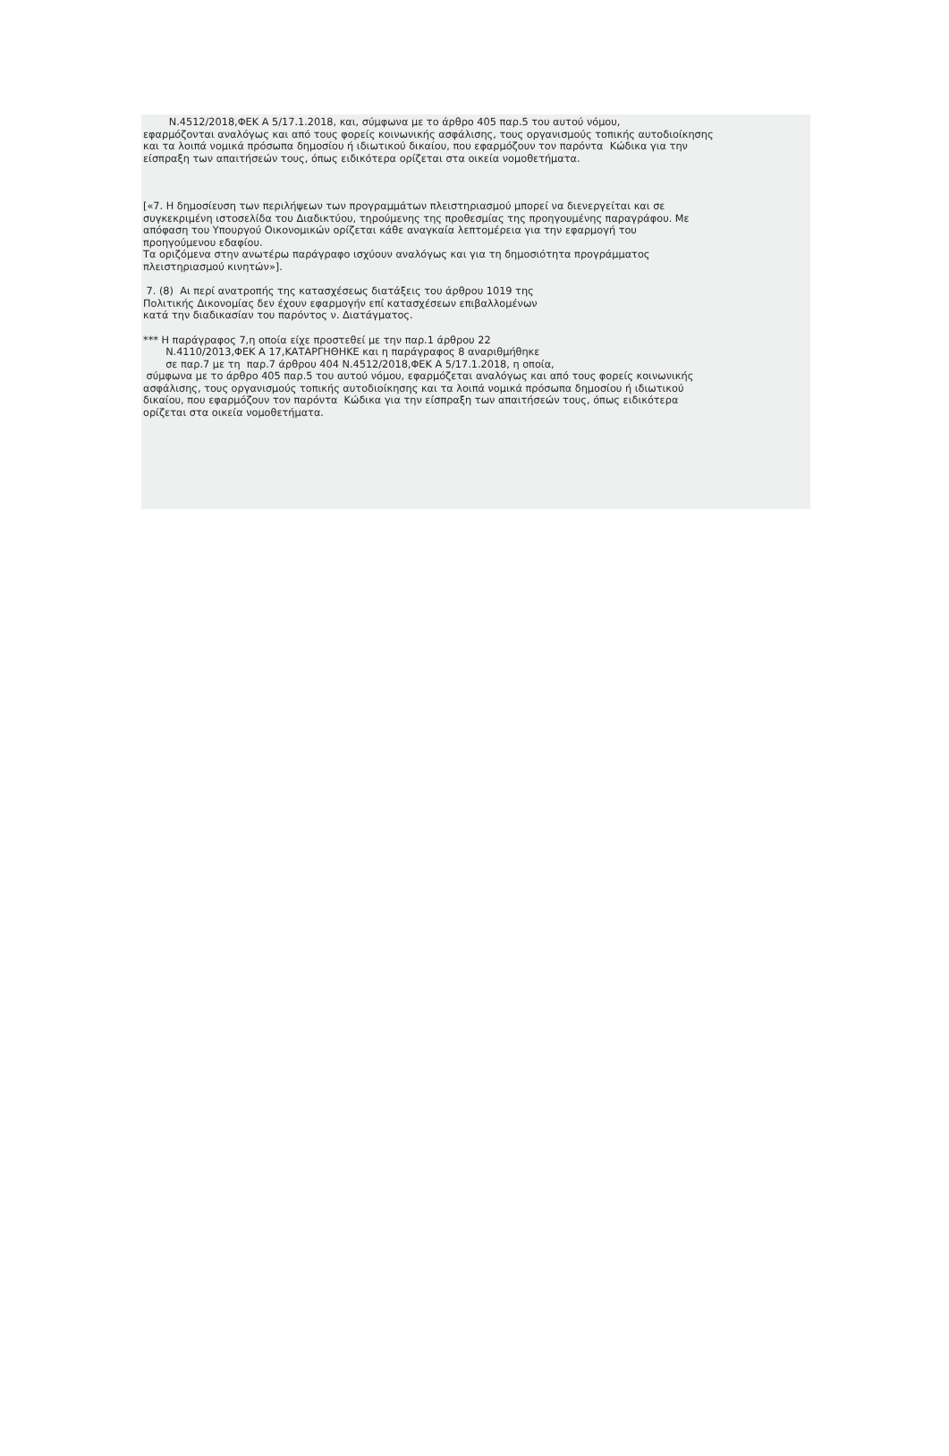Ν.4512/2018,ΦΕΚ Α 5/17.1.2018, και, σύμφωνα με το άρθρο 405 παρ.5 του αυτού νόμου, εφαρμόζονται αναλόγως και από τους φορείς κοινωνικής ασφάλισης, τους οργανισμούς τοπικής αυτοδιοίκησης και τα λοιπά νομικά πρόσωπα δημοσίου ή ιδιωτικού δικαίου, που εφαρμόζουν τον παρόντα Κώδικα για την είσπραξη των απαιτήσεών τους, όπως ειδικότερα ορίζεται στα οικεία νομοθετήματα.
[«7. Η δημοσίευση των περιλήψεων των προγραμμάτων πλειστηριασμού μπορεί να διενεργείται και σε συγκεκριμένη ιστοσελίδα του Διαδικτύου, τηρούμενης της προθεσμίας της προηγουμένης παραγράφου. Με απόφαση του Υπουργού Οικονομικών ορίζεται κάθε αναγκαία λεπτομέρεια για την εφαρμογή του προηγούμενου εδαφίου. Τα οριζόμενα στην ανωτέρω παράγραφο ισχύουν αναλόγως και για τη δημοσιότητα προγράμματος πλειστηριασμού κινητών»].
7. (8) Αι περί ανατροπής της κατασχέσεως διατάξεις του άρθρου 1019 της Πολιτικής Δικονομίας δεν έχουν εφαρμογήν επί κατασχέσεων επιβαλλομένων κατά την διαδικασίαν του παρόντος ν. Διατάγματος.
*** Η παράγραφος 7,η οποία είχε προστεθεί με την παρ.1 άρθρου 22 Ν.4110/2013,ΦΕΚ Α 17,ΚΑΤΑΡΓΗΘΗΚΕ και η παράγραφος 8 αναριθμήθηκε σε παρ.7 με τη παρ.7 άρθρου 404 Ν.4512/2018,ΦΕΚ Α 5/17.1.2018, η οποία, σύμφωνα με το άρθρο 405 παρ.5 του αυτού νόμου, εφαρμόζεται αναλόγως και από τους φορείς κοινωνικής ασφάλισης, τους οργανισμούς τοπικής αυτοδιοίκησης και τα λοιπά νομικά πρόσωπα δημοσίου ή ιδιωτικού δικαίου, που εφαρμόζουν τον παρόντα Κώδικα για την είσπραξη των απαιτήσεών τους, όπως ειδικότερα ορίζεται στα οικεία νομοθετήματα.